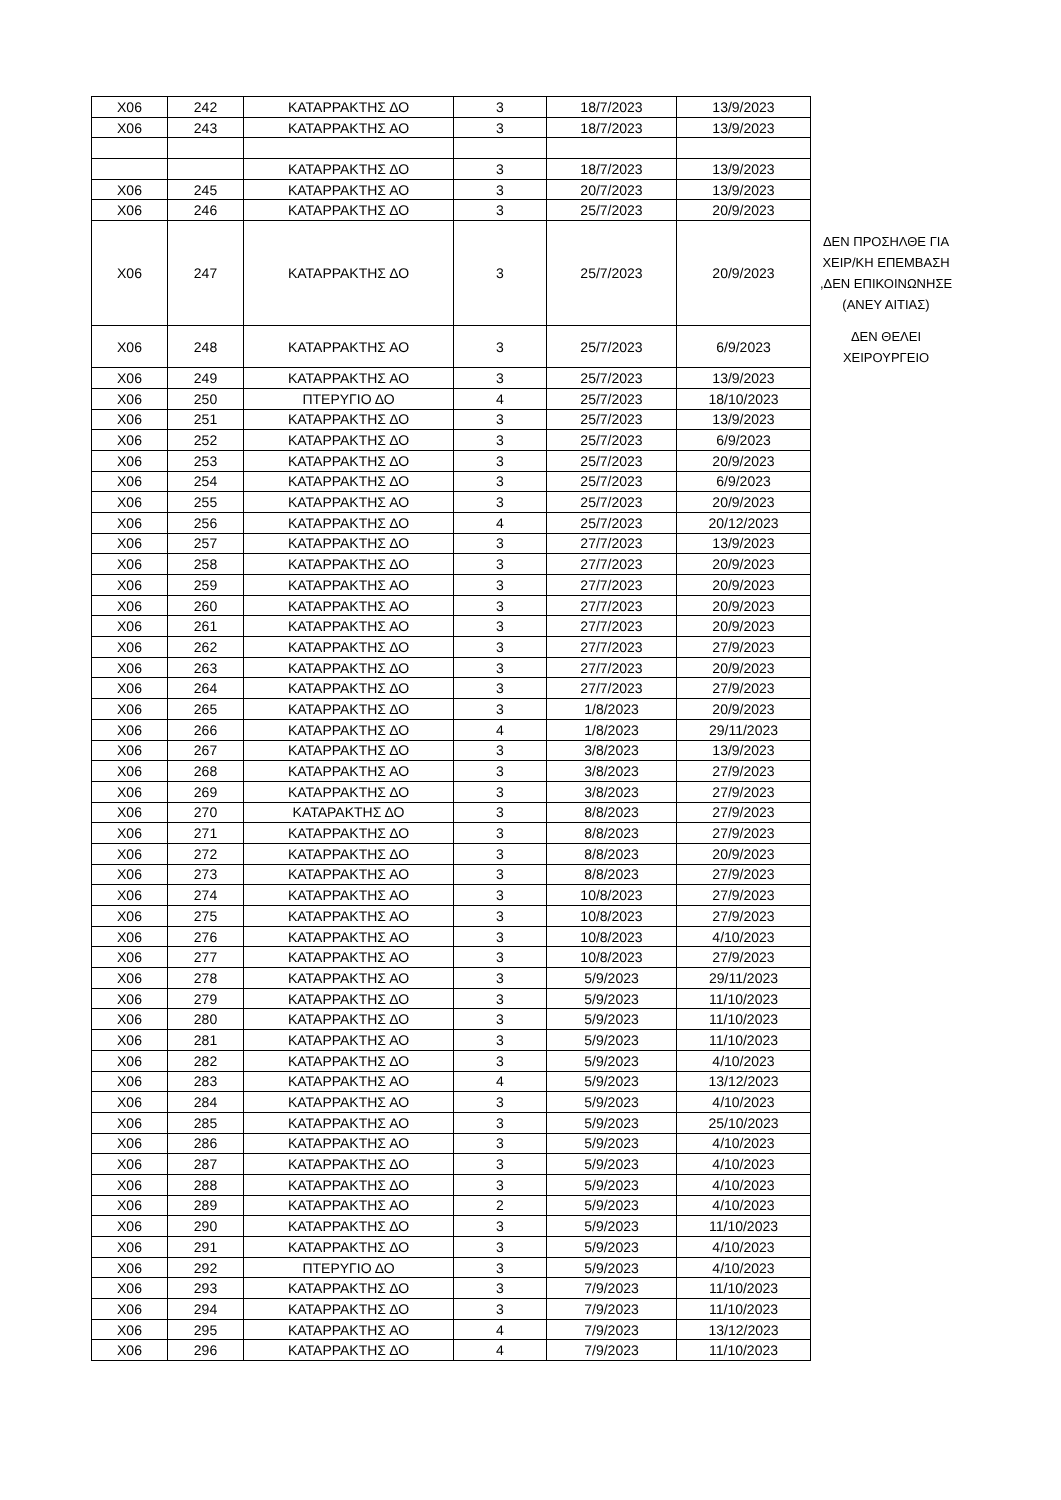| X06 | 242 | ΚΑΤΑΡΡΑΚΤΗΣ ΔΟ | 3 | 18/7/2023 | 13/9/2023 | |
| X06 | 243 | ΚΑΤΑΡΡΑΚΤΗΣ ΑΟ | 3 | 18/7/2023 | 13/9/2023 | |
| | | ΚΑΤΑΡΡΑΚΤΗΣ ΔΟ | 3 | 18/7/2023 | 13/9/2023 | |
| X06 | 245 | ΚΑΤΑΡΡΑΚΤΗΣ ΑΟ | 3 | 20/7/2023 | 13/9/2023 | |
| X06 | 246 | ΚΑΤΑΡΡΑΚΤΗΣ ΔΟ | 3 | 25/7/2023 | 20/9/2023 | |
| X06 | 247 | ΚΑΤΑΡΡΑΚΤΗΣ ΔΟ | 3 | 25/7/2023 | 20/9/2023 | ΔΕΝ ΠΡΟΣΗΛΘΕ ΓΙΑ ΧΕΙΡ/ΚΗ ΕΠΕΜΒΑΣΗ ,ΔΕΝ ΕΠΙΚΟΙΝΩΝΗΣΕ (ΑΝΕΥ ΑΙΤΙΑΣ) |
| X06 | 248 | ΚΑΤΑΡΡΑΚΤΗΣ ΑΟ | 3 | 25/7/2023 | 6/9/2023 | ΔΕΝ ΘΕΛΕΙ ΧΕΙΡΟΥΡΓΕΙΟ |
| X06 | 249 | ΚΑΤΑΡΡΑΚΤΗΣ ΑΟ | 3 | 25/7/2023 | 13/9/2023 | |
| X06 | 250 | ΠΤΕΡΥΓΙΟ ΔΟ | 4 | 25/7/2023 | 18/10/2023 | |
| X06 | 251 | ΚΑΤΑΡΡΑΚΤΗΣ ΔΟ | 3 | 25/7/2023 | 13/9/2023 | |
| X06 | 252 | ΚΑΤΑΡΡΑΚΤΗΣ ΔΟ | 3 | 25/7/2023 | 6/9/2023 | |
| X06 | 253 | ΚΑΤΑΡΡΑΚΤΗΣ ΔΟ | 3 | 25/7/2023 | 20/9/2023 | |
| X06 | 254 | ΚΑΤΑΡΡΑΚΤΗΣ ΔΟ | 3 | 25/7/2023 | 6/9/2023 | |
| X06 | 255 | ΚΑΤΑΡΡΑΚΤΗΣ ΑΟ | 3 | 25/7/2023 | 20/9/2023 | |
| X06 | 256 | ΚΑΤΑΡΡΑΚΤΗΣ ΔΟ | 4 | 25/7/2023 | 20/12/2023 | |
| X06 | 257 | ΚΑΤΑΡΡΑΚΤΗΣ ΔΟ | 3 | 27/7/2023 | 13/9/2023 | |
| X06 | 258 | ΚΑΤΑΡΡΑΚΤΗΣ ΔΟ | 3 | 27/7/2023 | 20/9/2023 | |
| X06 | 259 | ΚΑΤΑΡΡΑΚΤΗΣ ΑΟ | 3 | 27/7/2023 | 20/9/2023 | |
| X06 | 260 | ΚΑΤΑΡΡΑΚΤΗΣ ΑΟ | 3 | 27/7/2023 | 20/9/2023 | |
| X06 | 261 | ΚΑΤΑΡΡΑΚΤΗΣ ΑΟ | 3 | 27/7/2023 | 20/9/2023 | |
| X06 | 262 | ΚΑΤΑΡΡΑΚΤΗΣ ΔΟ | 3 | 27/7/2023 | 27/9/2023 | |
| X06 | 263 | ΚΑΤΑΡΡΑΚΤΗΣ ΔΟ | 3 | 27/7/2023 | 20/9/2023 | |
| X06 | 264 | ΚΑΤΑΡΡΑΚΤΗΣ ΔΟ | 3 | 27/7/2023 | 27/9/2023 | |
| X06 | 265 | ΚΑΤΑΡΡΑΚΤΗΣ ΔΟ | 3 | 1/8/2023 | 20/9/2023 | |
| X06 | 266 | ΚΑΤΑΡΡΑΚΤΗΣ ΔΟ | 4 | 1/8/2023 | 29/11/2023 | |
| X06 | 267 | ΚΑΤΑΡΡΑΚΤΗΣ ΔΟ | 3 | 3/8/2023 | 13/9/2023 | |
| X06 | 268 | ΚΑΤΑΡΡΑΚΤΗΣ ΑΟ | 3 | 3/8/2023 | 27/9/2023 | |
| X06 | 269 | ΚΑΤΑΡΡΑΚΤΗΣ ΔΟ | 3 | 3/8/2023 | 27/9/2023 | |
| X06 | 270 | ΚΑΤΑΡΑΚΤΗΣ ΔΟ | 3 | 8/8/2023 | 27/9/2023 | |
| X06 | 271 | ΚΑΤΑΡΡΑΚΤΗΣ ΔΟ | 3 | 8/8/2023 | 27/9/2023 | |
| X06 | 272 | ΚΑΤΑΡΡΑΚΤΗΣ ΔΟ | 3 | 8/8/2023 | 20/9/2023 | |
| X06 | 273 | ΚΑΤΑΡΡΑΚΤΗΣ ΑΟ | 3 | 8/8/2023 | 27/9/2023 | |
| X06 | 274 | ΚΑΤΑΡΡΑΚΤΗΣ ΑΟ | 3 | 10/8/2023 | 27/9/2023 | |
| X06 | 275 | ΚΑΤΑΡΡΑΚΤΗΣ ΑΟ | 3 | 10/8/2023 | 27/9/2023 | |
| X06 | 276 | ΚΑΤΑΡΡΑΚΤΗΣ ΑΟ | 3 | 10/8/2023 | 4/10/2023 | |
| X06 | 277 | ΚΑΤΑΡΡΑΚΤΗΣ ΑΟ | 3 | 10/8/2023 | 27/9/2023 | |
| X06 | 278 | ΚΑΤΑΡΡΑΚΤΗΣ ΑΟ | 3 | 5/9/2023 | 29/11/2023 | |
| X06 | 279 | ΚΑΤΑΡΡΑΚΤΗΣ ΔΟ | 3 | 5/9/2023 | 11/10/2023 | |
| X06 | 280 | ΚΑΤΑΡΡΑΚΤΗΣ ΔΟ | 3 | 5/9/2023 | 11/10/2023 | |
| X06 | 281 | ΚΑΤΑΡΡΑΚΤΗΣ ΑΟ | 3 | 5/9/2023 | 11/10/2023 | |
| X06 | 282 | ΚΑΤΑΡΡΑΚΤΗΣ ΔΟ | 3 | 5/9/2023 | 4/10/2023 | |
| X06 | 283 | ΚΑΤΑΡΡΑΚΤΗΣ ΑΟ | 4 | 5/9/2023 | 13/12/2023 | |
| X06 | 284 | ΚΑΤΑΡΡΑΚΤΗΣ ΑΟ | 3 | 5/9/2023 | 4/10/2023 | |
| X06 | 285 | ΚΑΤΑΡΡΑΚΤΗΣ ΑΟ | 3 | 5/9/2023 | 25/10/2023 | |
| X06 | 286 | ΚΑΤΑΡΡΑΚΤΗΣ ΑΟ | 3 | 5/9/2023 | 4/10/2023 | |
| X06 | 287 | ΚΑΤΑΡΡΑΚΤΗΣ ΔΟ | 3 | 5/9/2023 | 4/10/2023 | |
| X06 | 288 | ΚΑΤΑΡΡΑΚΤΗΣ ΔΟ | 3 | 5/9/2023 | 4/10/2023 | |
| X06 | 289 | ΚΑΤΑΡΡΑΚΤΗΣ ΑΟ | 2 | 5/9/2023 | 4/10/2023 | |
| X06 | 290 | ΚΑΤΑΡΡΑΚΤΗΣ ΔΟ | 3 | 5/9/2023 | 11/10/2023 | |
| X06 | 291 | ΚΑΤΑΡΡΑΚΤΗΣ ΔΟ | 3 | 5/9/2023 | 4/10/2023 | |
| X06 | 292 | ΠΤΕΡΥΓΙΟ ΔΟ | 3 | 5/9/2023 | 4/10/2023 | |
| X06 | 293 | ΚΑΤΑΡΡΑΚΤΗΣ ΔΟ | 3 | 7/9/2023 | 11/10/2023 | |
| X06 | 294 | ΚΑΤΑΡΡΑΚΤΗΣ ΔΟ | 3 | 7/9/2023 | 11/10/2023 | |
| X06 | 295 | ΚΑΤΑΡΡΑΚΤΗΣ ΑΟ | 4 | 7/9/2023 | 13/12/2023 | |
| X06 | 296 | ΚΑΤΑΡΡΑΚΤΗΣ ΔΟ | 4 | 7/9/2023 | 11/10/2023 | |